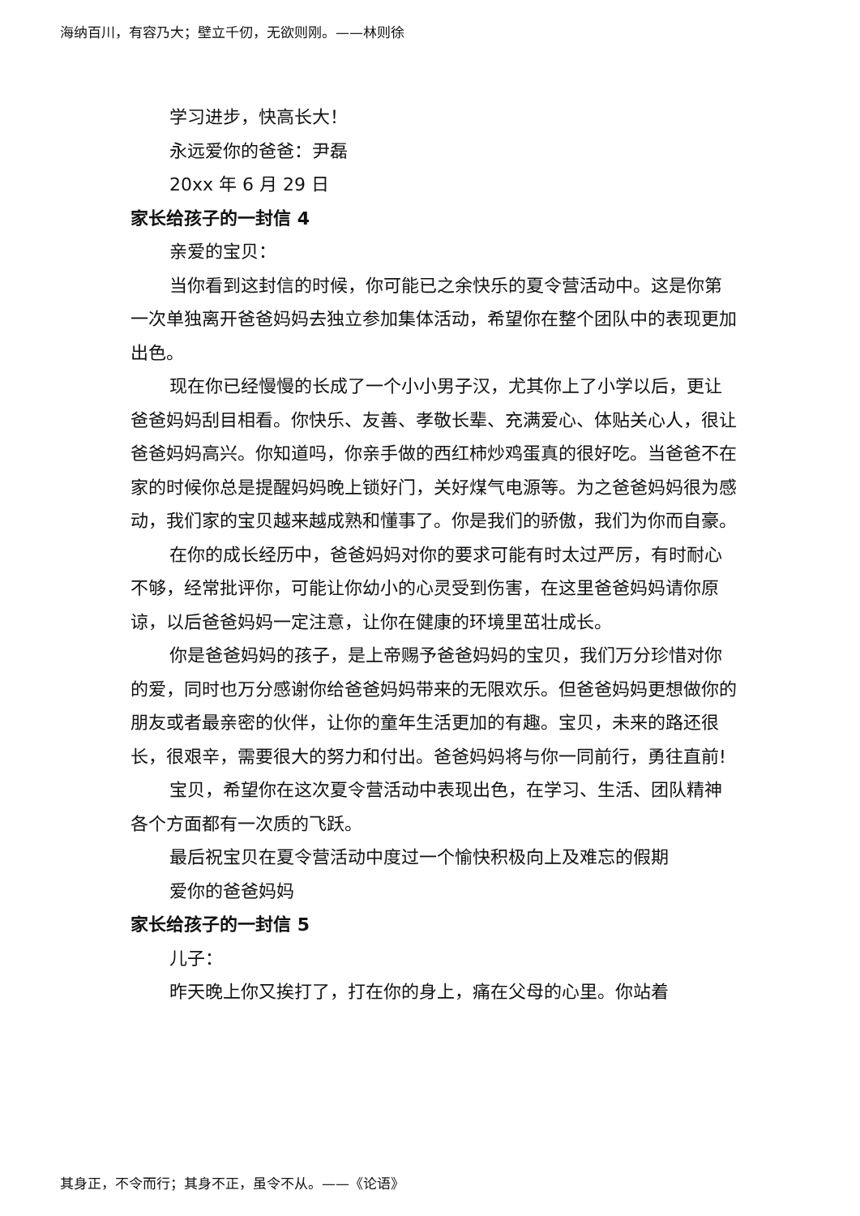海纳百川，有容乃大；壁立千仞，无欲则刚。——林则徐
学习进步，快高长大！
永远爱你的爸爸：尹磊
20xx 年 6 月 29 日
家长给孩子的一封信 4
亲爱的宝贝：
当你看到这封信的时候，你可能已之余快乐的夏令营活动中。这是你第一次单独离开爸爸妈妈去独立参加集体活动，希望你在整个团队中的表现更加出色。
现在你已经慢慢的长成了一个小小男子汉，尤其你上了小学以后，更让爸爸妈妈刮目相看。你快乐、友善、孝敬长辈、充满爱心、体贴关心人，很让爸爸妈妈高兴。你知道吗，你亲手做的西红柿炒鸡蛋真的很好吃。当爸爸不在家的时候你总是提醒妈妈晚上锁好门，关好煤气电源等。为之爸爸妈妈很为感动，我们家的宝贝越来越成熟和懂事了。你是我们的骄傲，我们为你而自豪。
在你的成长经历中，爸爸妈妈对你的要求可能有时太过严厉，有时耐心不够，经常批评你，可能让你幼小的心灵受到伤害，在这里爸爸妈妈请你原谅，以后爸爸妈妈一定注意，让你在健康的环境里茁壮成长。
你是爸爸妈妈的孩子，是上帝赐予爸爸妈妈的宝贝，我们万分珍惜对你的爱，同时也万分感谢你给爸爸妈妈带来的无限欢乐。但爸爸妈妈更想做你的朋友或者最亲密的伙伴，让你的童年生活更加的有趣。宝贝，未来的路还很长，很艰辛，需要很大的努力和付出。爸爸妈妈将与你一同前行，勇往直前!
宝贝，希望你在这次夏令营活动中表现出色，在学习、生活、团队精神各个方面都有一次质的飞跃。
最后祝宝贝在夏令营活动中度过一个愉快积极向上及难忘的假期
爱你的爸爸妈妈
家长给孩子的一封信 5
儿子：
昨天晚上你又挨打了，打在你的身上，痛在父母的心里。你站着
其身正，不令而行；其身不正，虽令不从。——《论语》